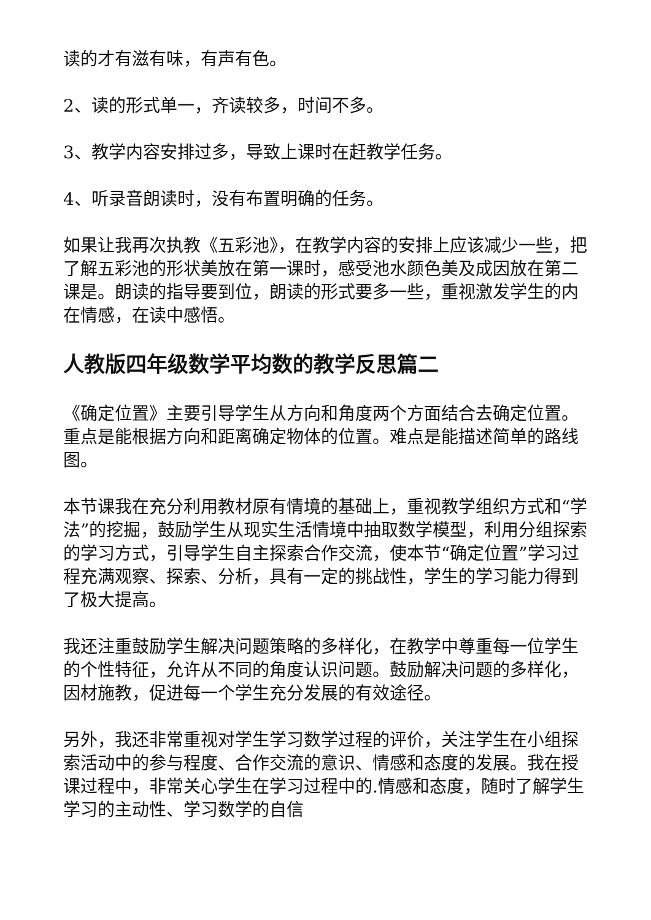读的才有滋有味，有声有色。
2、读的形式单一，齐读较多，时间不多。
3、教学内容安排过多，导致上课时在赶教学任务。
4、听录音朗读时，没有布置明确的任务。
如果让我再次执教《五彩池》，在教学内容的安排上应该减少一些，把了解五彩池的形状美放在第一课时，感受池水颜色美及成因放在第二课是。朗读的指导要到位，朗读的形式要多一些，重视激发学生的内在情感，在读中感悟。
人教版四年级数学平均数的教学反思篇二
《确定位置》主要引导学生从方向和角度两个方面结合去确定位置。重点是能根据方向和距离确定物体的位置。难点是能描述简单的路线图。
本节课我在充分利用教材原有情境的基础上，重视教学组织方式和“学法”的挖掘，鼓励学生从现实生活情境中抽取数学模型，利用分组探索的学习方式，引导学生自主探索合作交流，使本节“确定位置”学习过程充满观察、探索、分析，具有一定的挑战性，学生的学习能力得到了极大提高。
我还注重鼓励学生解决问题策略的多样化，在教学中尊重每一位学生的个性特征，允许从不同的角度认识问题。鼓励解决问题的多样化，因材施教，促进每一个学生充分发展的有效途径。
另外，我还非常重视对学生学习数学过程的评价，关注学生在小组探索活动中的参与程度、合作交流的意识、情感和态度的发展。我在授课过程中，非常关心学生在学习过程中的.情感和态度，随时了解学生学习的主动性、学习数学的自信